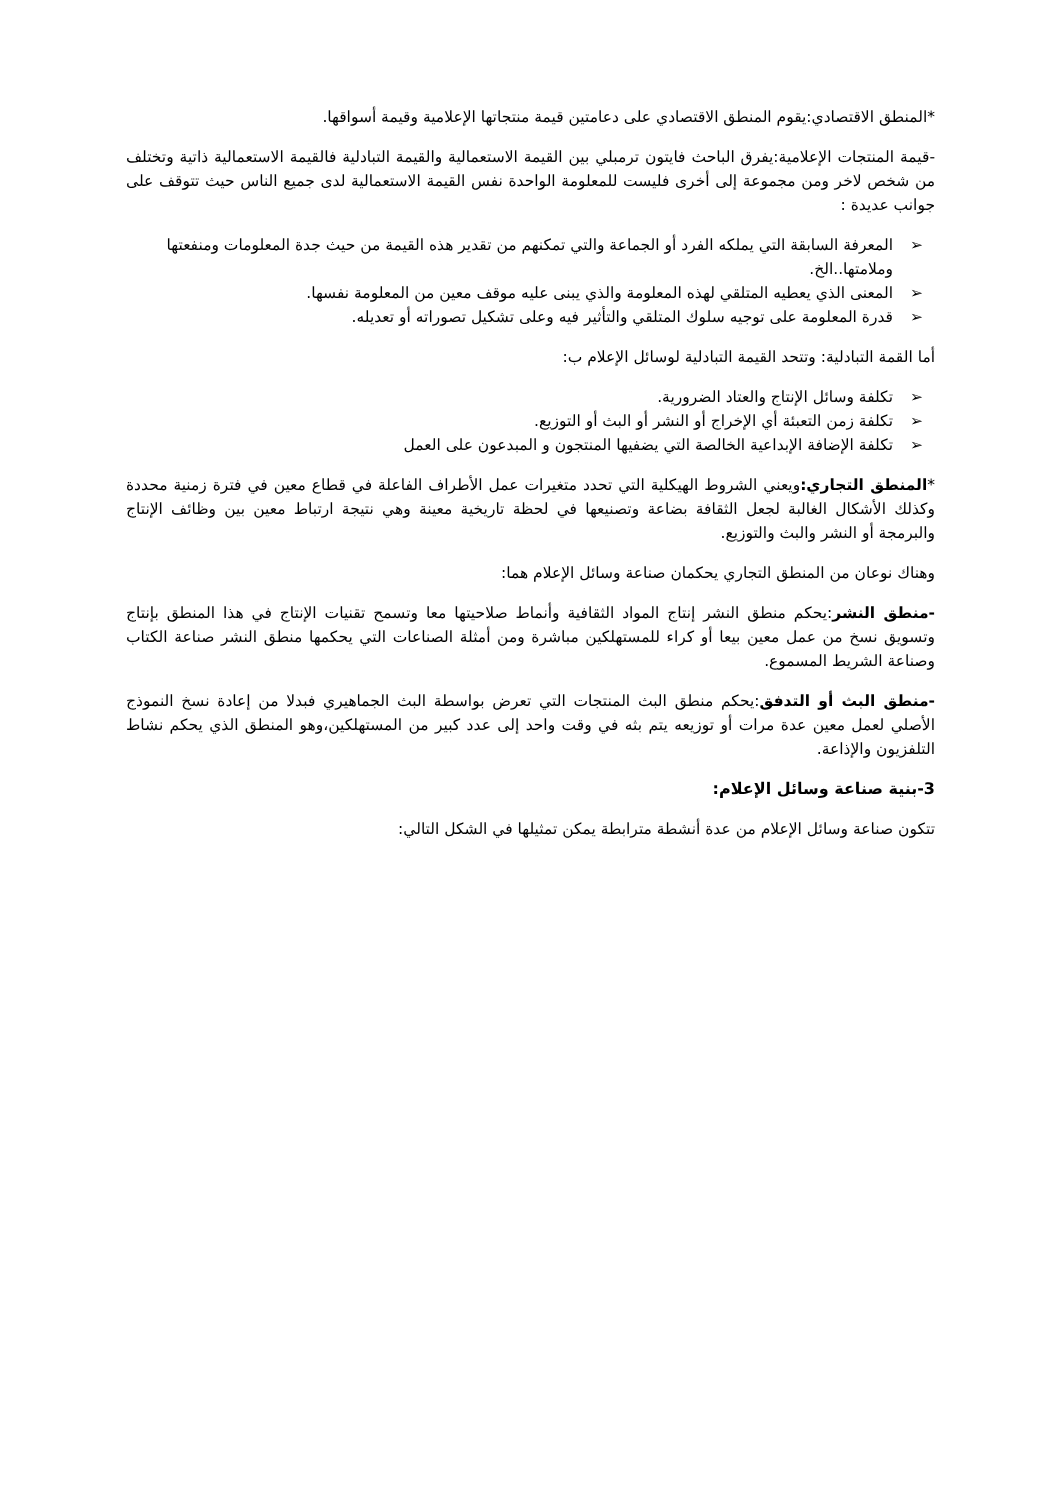*المنطق الاقتصادي:يقوم المنطق الاقتصادي على دعامتين قيمة منتجاتها الإعلامية وقيمة أسواقها.
-قيمة المنتجات الإعلامية:يفرق الباحث فايتون ترمبلي بين القيمة الاستعمالية والقيمة التبادلية فالقيمة الاستعمالية ذاتية وتختلف من شخص لاخر ومن مجموعة إلى أخرى فليست للمعلومة الواحدة نفس القيمة الاستعمالية لدى جميع الناس حيث تتوقف على جوانب عديدة :
➢ المعرفة السابقة التي يملكه الفرد أو الجماعة والتي تمكنهم من تقدير هذه القيمة من حيث جدة المعلومات ومنفعتها وملامتها..الخ.
➢ المعنى الذي يعطيه المتلقي لهذه المعلومة والذي يبنى عليه موقف معين من المعلومة نفسها.
➢ قدرة المعلومة على توجيه سلوك المتلقي والتأثير فيه وعلى تشكيل تصوراته أو تعديله.
أما القمة التبادلية: وتتحد القيمة التبادلية لوسائل الإعلام ب:
➢ تكلفة وسائل الإنتاج والعتاد الضرورية.
➢ تكلفة زمن التعبئة أي الإخراج أو النشر أو البث أو التوزيع.
➢ تكلفة الإضافة الإبداعية الخالصة التي يضفيها المنتجون و المبدعون على العمل
*المنطق التجاري: ويعني الشروط الهيكلية التي تحدد متغيرات عمل الأطراف الفاعلة في قطاع معين في فترة زمنية محددة وكذلك الأشكال الغالبة لجعل الثقافة بضاعة وتصنيعها في لحظة تاريخية معينة وهي نتيجة ارتباط معين بين وظائف الإنتاج والبرمجة أو النشر والبث والتوزيع.
وهناك نوعان من المنطق التجاري يحكمان صناعة وسائل الإعلام هما:
-منطق النشر:يحكم منطق النشر إنتاج المواد الثقافية وأنماط صلاحيتها معا وتسمح تقنيات الإنتاج في هذا المنطق بإنتاج وتسويق نسخ من عمل معين بيعا أو كراء للمستهلكين مباشرة ومن أمثلة الصناعات التي يحكمها منطق النشر صناعة الكتاب وصناعة الشريط المسموع.
-منطق البث أو التدفق:يحكم منطق البث المنتجات التي تعرض بواسطة البث الجماهيري فبدلا من إعادة نسخ النموذج الأصلي لعمل معين عدة مرات أو توزيعه يتم بثه في وقت واحد إلى عدد كبير من المستهلكين،وهو المنطق الذي يحكم نشاط التلفزيون والإذاعة.
3-بنية صناعة وسائل الإعلام:
تتكون صناعة وسائل الإعلام من عدة أنشطة مترابطة يمكن تمثيلها في الشكل التالي: